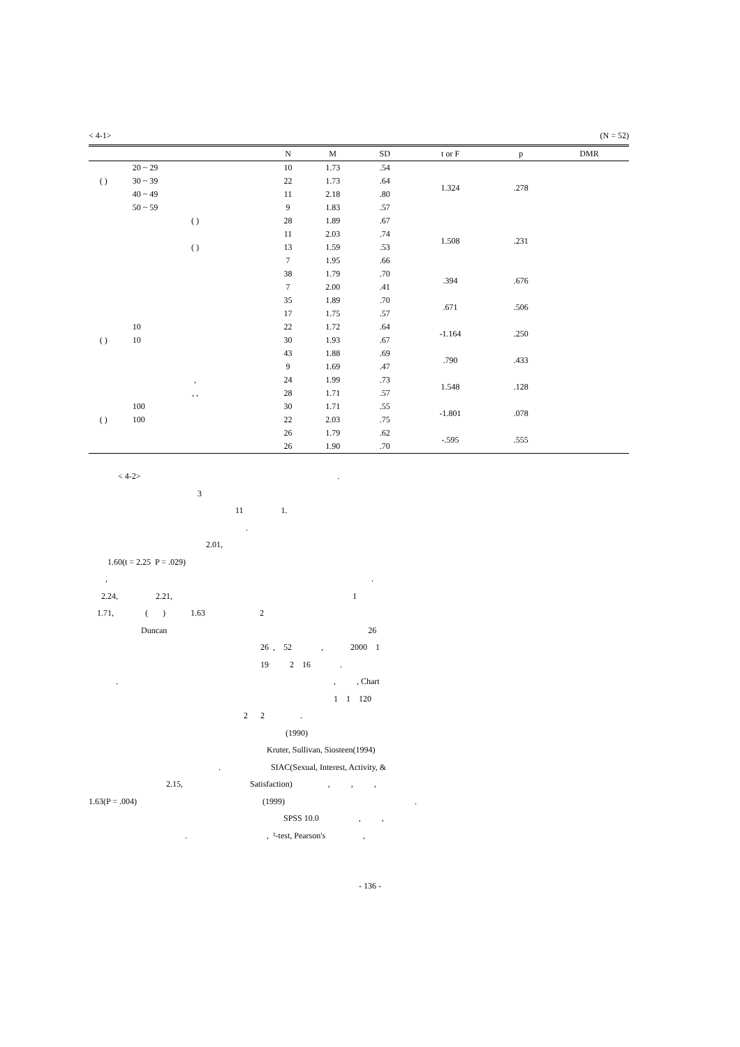< 4-1> (N = 52)
| | | N | M | SD | t or F | p | DMR |
| --- | --- | --- | --- | --- | --- | --- | --- |
| | 20 ~ 29 | 10 | 1.73 | .54 | 1.324 | .278 | |
| ( ) | 30 ~ 39 | 22 | 1.73 | .64 | | | |
| | 40 ~ 49 | 11 | 2.18 | .80 | | | |
| | 50 ~ 59 | 9 | 1.83 | .57 | | | |
| | ( ) | 28 | 1.89 | .67 | 1.508 | .231 | |
| | | 11 | 2.03 | .74 | | | |
| | ( ) | 13 | 1.59 | .53 | | | |
| | | 7 | 1.95 | .66 | | | |
| | | 38 | 1.79 | .70 | .394 | .676 | |
| | | 7 | 2.00 | .41 | | | |
| | | 35 | 1.89 | .70 | .671 | .506 | |
| | | 17 | 1.75 | .57 | | | |
| | 10 | 22 | 1.72 | .64 | -1.164 | .250 | |
| ( ) | 10 | 30 | 1.93 | .67 | | | |
| | | 43 | 1.88 | .69 | .790 | .433 | |
| | | 9 | 1.69 | .47 | | | |
| | , | 24 | 1.99 | .73 | 1.548 | .128 | |
| | , , | 28 | 1.71 | .57 | | | |
| | 100 | 30 | 1.71 | .55 | -1.801 | .078 | |
| ( ) | 100 | 22 | 2.03 | .75 | | | |
| | | 26 | 1.79 | .62 | -.595 | .555 | |
| | | 26 | 1.90 | .70 | | | |
< 4-2> .
3
11 1.
.
2.01,
1.60(t = 2.25 P = .029)
, .
2.24, 2.21, 1
1.71, ( ) 1.63 2
Duncan 26
26 , 52 , 2000 1
19 2 16 .
. , , Chart
1 1 120
2 2 .
(1990)
Kruter, Sullivan, Siosteen(1994)
. SIAC(Sexual, Interest, Activity, &
2.15, Satisfaction) , , ,
1.63(P = .004) (1999) .
SPSS 10.0 , ,
. , ²-test, Pearson's ,
- 136 -